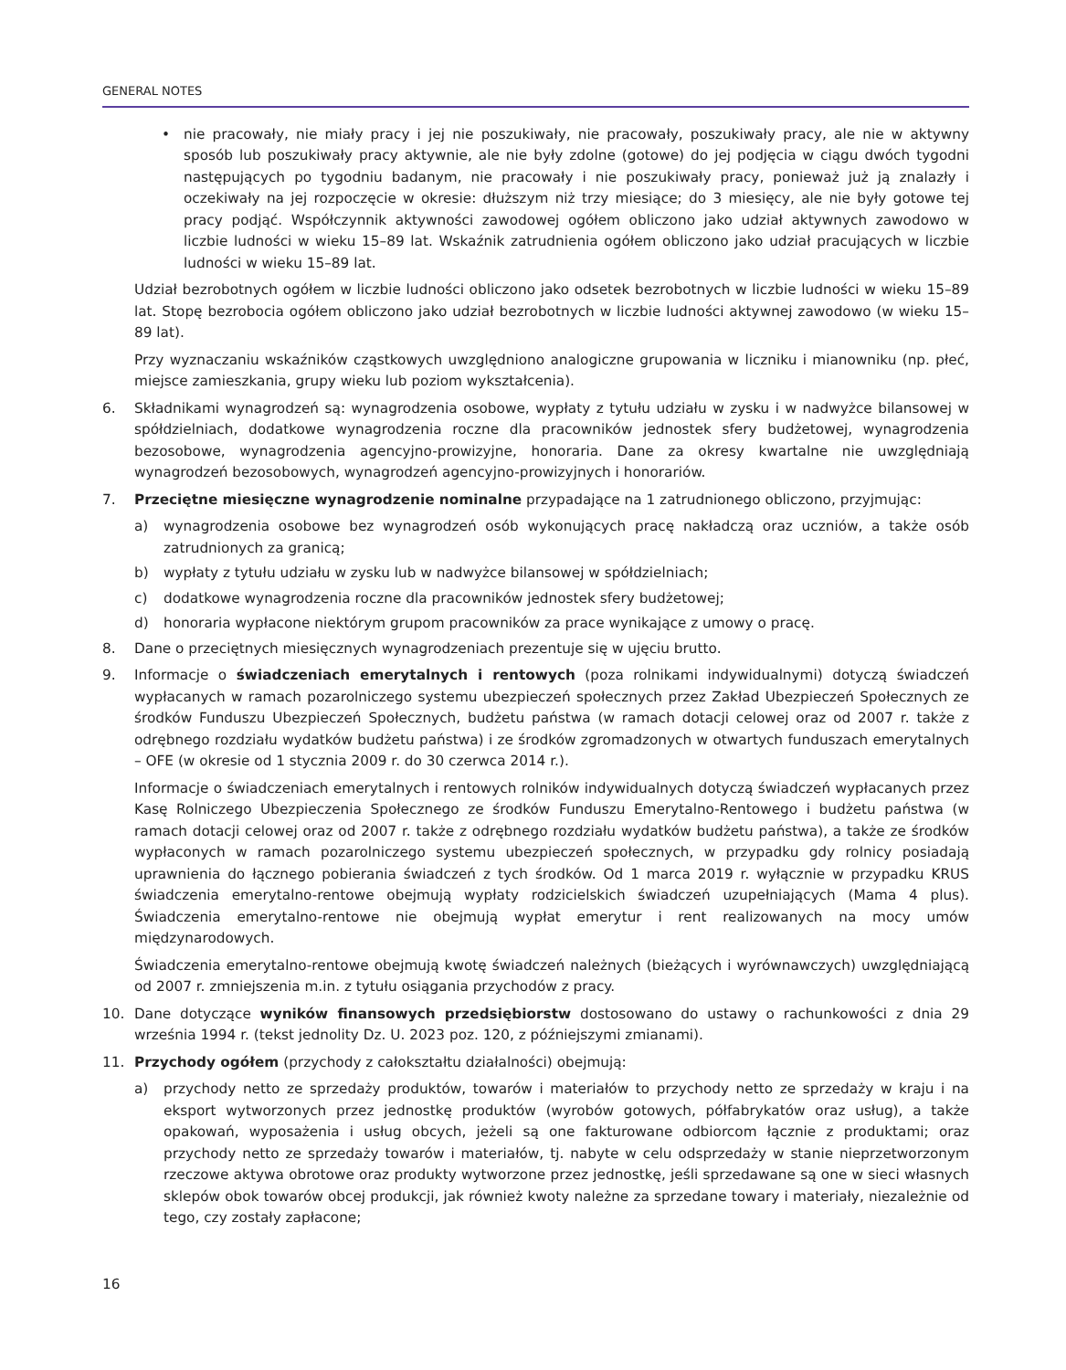GENERAL NOTES
• nie pracowały, nie miały pracy i jej nie poszukiwały, nie pracowały, poszukiwały pracy, ale nie w aktywny sposób lub poszukiwały pracy aktywnie, ale nie były zdolne (gotowe) do jej podjęcia w ciągu dwóch tygodni następujących po tygodniu badanym, nie pracowały i nie poszukiwały pracy, ponieważ już ją znalazły i oczekiwały na jej rozpoczęcie w okresie: dłuższym niż trzy miesiące; do 3 miesięcy, ale nie były gotowe tej pracy podjąć. Współczynnik aktywności zawodowej ogółem obliczono jako udział aktywnych zawodowo w liczbie ludności w wieku 15–89 lat. Wskaźnik zatrudnienia ogółem obliczono jako udział pracujących w liczbie ludności w wieku 15–89 lat.
Udział bezrobotnych ogółem w liczbie ludności obliczono jako odsetek bezrobotnych w liczbie ludności w wieku 15–89 lat. Stopę bezrobocia ogółem obliczono jako udział bezrobotnych w liczbie ludności aktywnej zawodowo (w wieku 15–89 lat).
Przy wyznaczaniu wskaźników cząstkowych uwzględniono analogiczne grupowania w liczniku i mianowniku (np. płeć, miejsce zamieszkania, grupy wieku lub poziom wykształcenia).
6. Składnikami wynagrodzeń są: wynagrodzenia osobowe, wypłaty z tytułu udziału w zysku i w nadwyżce bilansowej w spółdzielniach, dodatkowe wynagrodzenia roczne dla pracowników jednostek sfery budżetowej, wynagrodzenia bezosobowe, wynagrodzenia agencyjno-prowizyjne, honoraria. Dane za okresy kwartalne nie uwzględniają wynagrodzeń bezosobowych, wynagrodzeń agencyjno-prowizyjnych i honorariów.
7. Przeciętne miesięczne wynagrodzenie nominalne przypadające na 1 zatrudnionego obliczono, przyjmując:
a) wynagrodzenia osobowe bez wynagrodzeń osób wykonujących pracę nakładczą oraz uczniów, a także osób zatrudnionych za granicą;
b) wypłaty z tytułu udziału w zysku lub w nadwyżce bilansowej w spółdzielniach;
c) dodatkowe wynagrodzenia roczne dla pracowników jednostek sfery budżetowej;
d) honoraria wypłacone niektórym grupom pracowników za prace wynikające z umowy o pracę.
8. Dane o przeciętnych miesięcznych wynagrodzeniach prezentuje się w ujęciu brutto.
9. Informacje o świadczeniach emerytalnych i rentowych (poza rolnikami indywidualnymi) dotyczą świadczeń wypłacanych w ramach pozarolniczego systemu ubezpieczeń społecznych przez Zakład Ubezpieczeń Społecznych ze środków Funduszu Ubezpieczeń Społecznych, budżetu państwa (w ramach dotacji celowej oraz od 2007 r. także z odrębnego rozdziału wydatków budżetu państwa) i ze środków zgromadzonych w otwartych funduszach emerytalnych – OFE (w okresie od 1 stycznia 2009 r. do 30 czerwca 2014 r.).
Informacje o świadczeniach emerytalnych i rentowych rolników indywidualnych dotyczą świadczeń wypłacanych przez Kasę Rolniczego Ubezpieczenia Społecznego ze środków Funduszu Emerytalno-Rentowego i budżetu państwa (w ramach dotacji celowej oraz od 2007 r. także z odrębnego rozdziału wydatków budżetu państwa), a także ze środków wypłaconych w ramach pozarolniczego systemu ubezpieczeń społecznych, w przypadku gdy rolnicy posiadają uprawnienia do łącznego pobierania świadczeń z tych środków. Od 1 marca 2019 r. wyłącznie w przypadku KRUS świadczenia emerytalno-rentowe obejmują wypłaty rodzicielskich świadczeń uzupełniających (Mama 4 plus). Świadczenia emerytalno-rentowe nie obejmują wypłat emerytur i rent realizowanych na mocy umów międzynarodowych.
Świadczenia emerytalno-rentowe obejmują kwotę świadczeń należnych (bieżących i wyrównawczych) uwzględniającą od 2007 r. zmniejszenia m.in. z tytułu osiągania przychodów z pracy.
10. Dane dotyczące wyników finansowych przedsiębiorstw dostosowano do ustawy o rachunkowości z dnia 29 września 1994 r. (tekst jednolity Dz. U. 2023 poz. 120, z późniejszymi zmianami).
11. Przychody ogółem (przychody z całokształtu działalności) obejmują:
a) przychody netto ze sprzedaży produktów, towarów i materiałów to przychody netto ze sprzedaży w kraju i na eksport wytworzonych przez jednostkę produktów (wyrobów gotowych, półfabrykatów oraz usług), a także opakowań, wyposażenia i usług obcych, jeżeli są one fakturowane odbiorcom łącznie z produktami; oraz przychody netto ze sprzedaży towarów i materiałów, tj. nabyte w celu odsprzedaży w stanie nieprzetworzonym rzeczowe aktywa obrotowe oraz produkty wytworzone przez jednostkę, jeśli sprzedawane są one w sieci własnych sklepów obok towarów obcej produkcji, jak również kwoty należne za sprzedane towary i materiały, niezależnie od tego, czy zostały zapłacone;
16